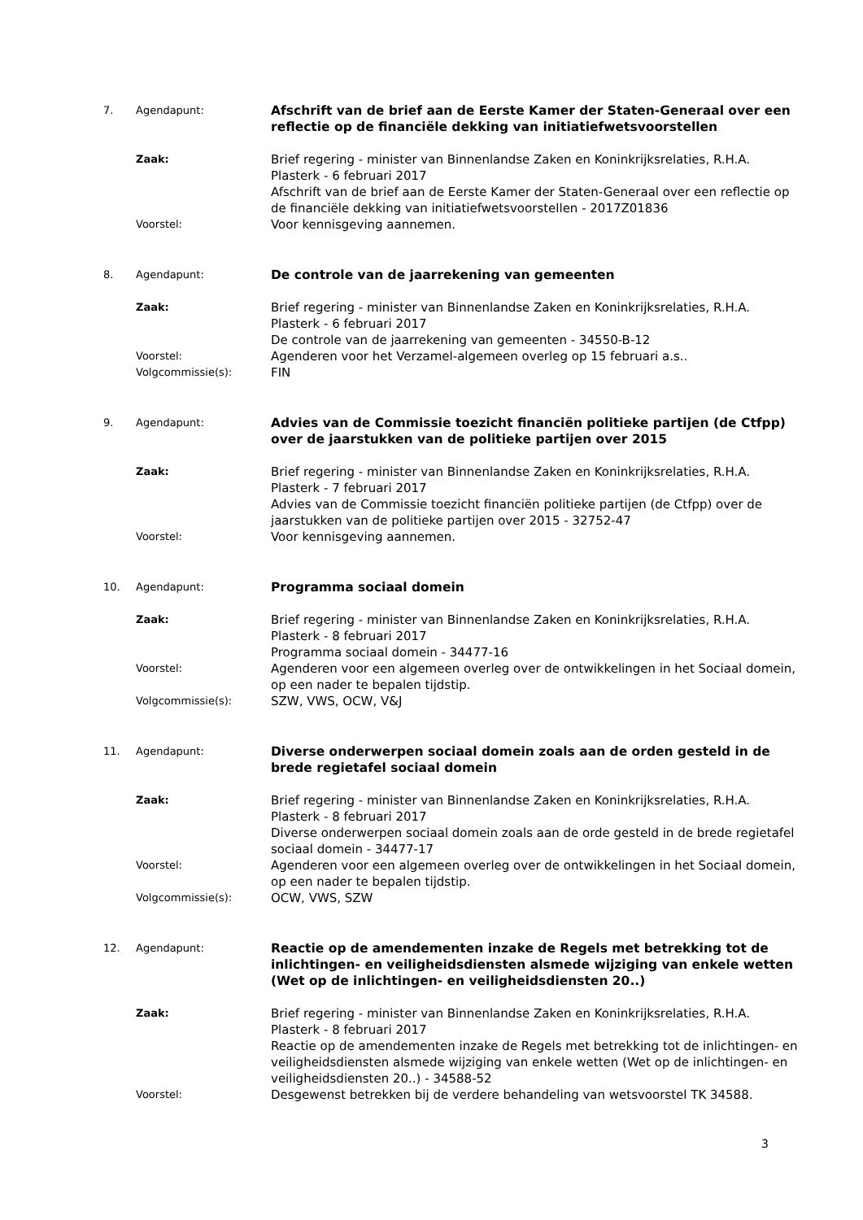7. Agendapunt:
Afschrift van de brief aan de Eerste Kamer der Staten-Generaal over een reflectie op de financiële dekking van initiatiefwetsvoorstellen
Zaak:
Brief regering - minister van Binnenlandse Zaken en Koninkrijksrelaties, R.H.A. Plasterk - 6 februari 2017
Afschrift van de brief aan de Eerste Kamer der Staten-Generaal over een reflectie op de financiële dekking van initiatiefwetsvoorstellen - 2017Z01836
Voorstel:
Voor kennisgeving aannemen.
8. Agendapunt:
De controle van de jaarrekening van gemeenten
Zaak:
Brief regering - minister van Binnenlandse Zaken en Koninkrijksrelaties, R.H.A. Plasterk - 6 februari 2017
De controle van de jaarrekening van gemeenten - 34550-B-12
Voorstel:
Agenderen voor het Verzamel-algemeen overleg op 15 februari a.s..
Volgcommissie(s):
FIN
9. Agendapunt:
Advies van de Commissie toezicht financiën politieke partijen (de Ctfpp) over de jaarstukken van de politieke partijen over 2015
Zaak:
Brief regering - minister van Binnenlandse Zaken en Koninkrijksrelaties, R.H.A. Plasterk - 7 februari 2017
Advies van de Commissie toezicht financiën politieke partijen (de Ctfpp) over de jaarstukken van de politieke partijen over 2015 - 32752-47
Voorstel:
Voor kennisgeving aannemen.
10. Agendapunt:
Programma sociaal domein
Zaak:
Brief regering - minister van Binnenlandse Zaken en Koninkrijksrelaties, R.H.A. Plasterk - 8 februari 2017
Programma sociaal domein - 34477-16
Voorstel:
Agenderen voor een algemeen overleg over de ontwikkelingen in het Sociaal domein, op een nader te bepalen tijdstip.
Volgcommissie(s):
SZW, VWS, OCW, V&J
11. Agendapunt:
Diverse onderwerpen sociaal domein zoals aan de orden gesteld in de brede regietafel sociaal domein
Zaak:
Brief regering - minister van Binnenlandse Zaken en Koninkrijksrelaties, R.H.A. Plasterk - 8 februari 2017
Diverse onderwerpen sociaal domein zoals aan de orde gesteld in de brede regietafel sociaal domein - 34477-17
Voorstel:
Agenderen voor een algemeen overleg over de ontwikkelingen in het Sociaal domein, op een nader te bepalen tijdstip.
Volgcommissie(s):
OCW, VWS, SZW
12. Agendapunt:
Reactie op de amendementen inzake de Regels met betrekking tot de inlichtingen- en veiligheidsdiensten alsmede wijziging van enkele wetten (Wet op de inlichtingen- en veiligheidsdiensten 20..)
Zaak:
Brief regering - minister van Binnenlandse Zaken en Koninkrijksrelaties, R.H.A. Plasterk - 8 februari 2017
Reactie op de amendementen inzake de Regels met betrekking tot de inlichtingen- en veiligheidsdiensten alsmede wijziging van enkele wetten (Wet op de inlichtingen- en veiligheidsdiensten 20..) - 34588-52
Voorstel:
Desgewenst betrekken bij de verdere behandeling van wetsvoorstel TK 34588.
3